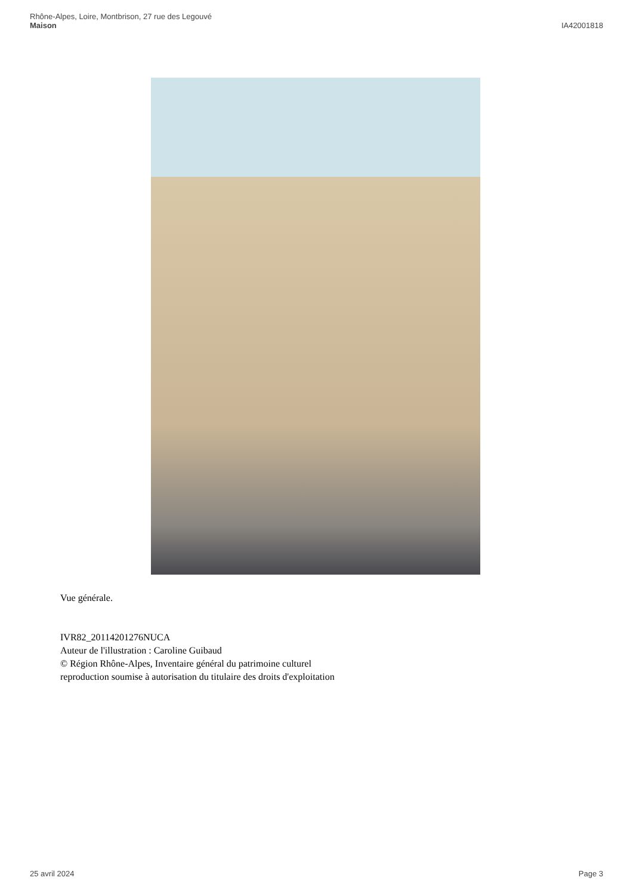Rhône-Alpes, Loire, Montbrison, 27 rue des Legouvé
Maison
IA42001818
Vue générale.
IVR82_20114201276NUCA
Auteur de l'illustration : Caroline Guibaud
© Région Rhône-Alpes, Inventaire général du patrimoine culturel
reproduction soumise à autorisation du titulaire des droits d'exploitation
25 avril 2024 Page 3